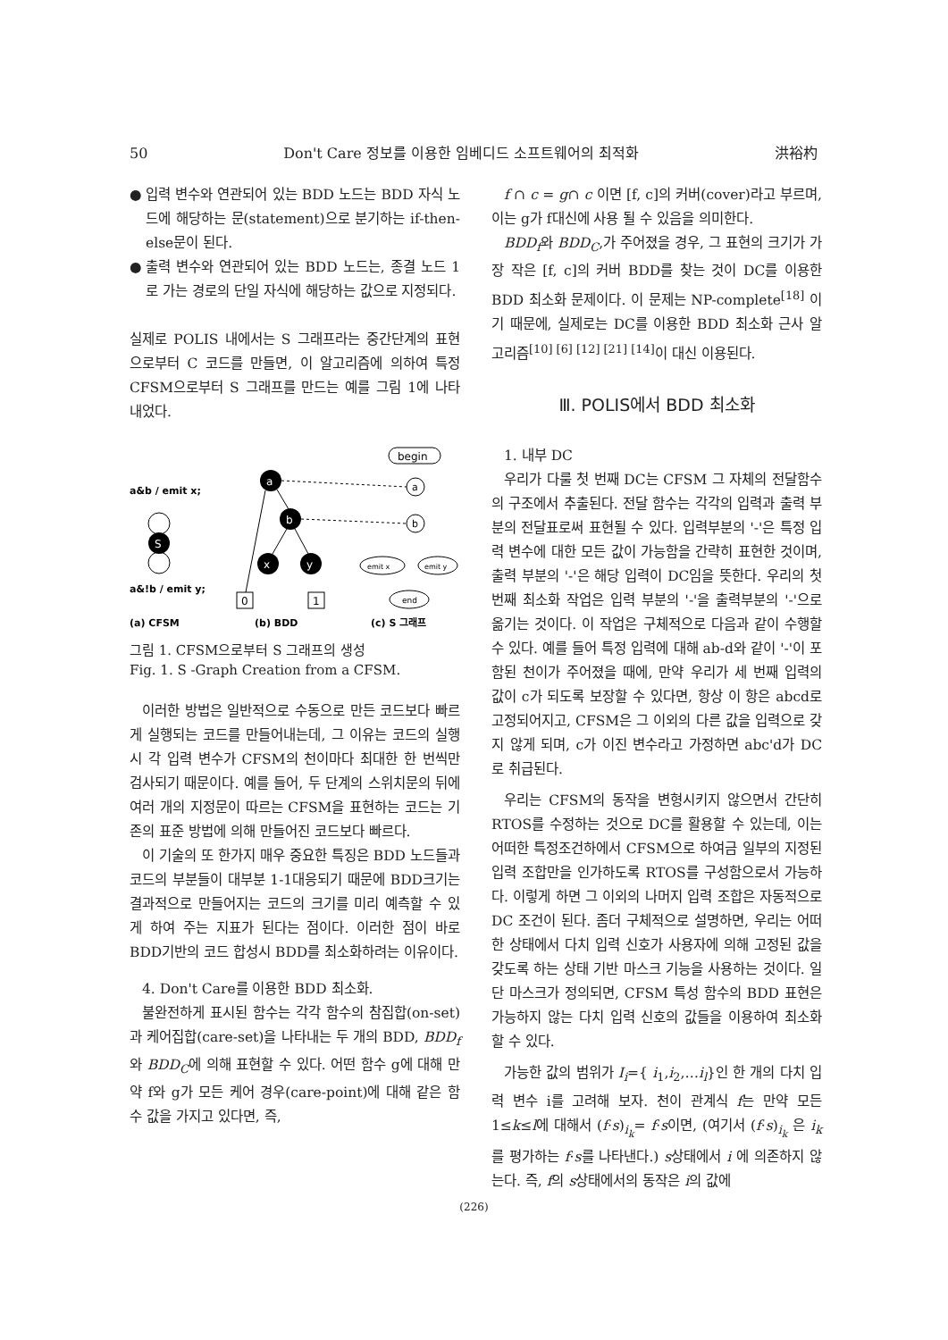50 Don't Care 정보를 이용한 임베디드 소프트웨어의 최적화 洪裕杓
● 입력 변수와 연관되어 있는 BDD 노드는 BDD 자식 노드에 해당하는 문(statement)으로 분기하는 if-then-else문이 된다.
● 출력 변수와 연관되어 있는 BDD 노드는, 종결 노드 1로 가는 경로의 단일 자식에 해당하는 값으로 지정되다.
실제로 POLIS 내에서는 S 그래프라는 중간단계의 표현으로부터 C 코드를 만들면, 이 알고리즘에 의하여 특정 CFSM으로부터 S 그래프를 만드는 예를 그림 1에 나타내었다.
a&b / emit x;
a&!b / emit y;
S
a
b
x
y
0
1
begin
a
b
emit x
emit y
end
(a) CFSM
(b) BDD
(c) S 그래프
그림 1. CFSM으로부터 S 그래프의 생성
Fig. 1. S -Graph Creation from a CFSM.
이러한 방법은 일반적으로 수동으로 만든 코드보다 빠르게 실행되는 코드를 만들어내는데, 그 이유는 코드의 실행시 각 입력 변수가 CFSM의 천이마다 최대한 한 번씩만 검사되기 때문이다. 예를 들어, 두 단계의 스위치문의 뒤에 여러 개의 지정문이 따르는 CFSM을 표현하는 코드는 기존의 표준 방법에 의해 만들어진 코드보다 빠르다.
이 기술의 또 한가지 매우 중요한 특징은 BDD 노드들과 코드의 부분들이 대부분 1-1대응되기 때문에 BDD크기는 결과적으로 만들어지는 코드의 크기를 미리 예측할 수 있게 하여 주는 지표가 된다는 점이다. 이러한 점이 바로 BDD기반의 코드 합성시 BDD를 최소화하려는 이유이다.
4. Don't Care를 이용한 BDD 최소화.
불완전하게 표시된 함수는 각각 함수의 참집합(on-set)과 케어집합(care-set)을 나타내는 두 개의 BDD, BDD<sub>f</sub> 와 BDD<sub>C</sub>에 의해 표현할 수 있다. 어떤 함수 g에 대해 만약 f와 g가 모든 케어 경우(care-point)에 대해 같은 함수 값을 가지고 있다면, 즉,
f ∩ c = g∩ c 이면 [f, c]의 커버(cover)라고 부르며, 이는 g가 f대신에 사용 될 수 있음을 의미한다.
BDD<sub>f</sub>와 BDD<sub>C</sub>,가 주어졌을 경우, 그 표현의 크기가 가장 작은 [f, c]의 커버 BDD를 찾는 것이 DC를 이용한 BDD 최소화 문제이다. 이 문제는 NP-complete<sup>[18]</sup> 이기 때문에, 실제로는 DC를 이용한 BDD 최소화 근사 알고리즘<sup>[10] [6] [12] [21] [14]</sup>이 대신 이용된다.
Ⅲ. POLIS에서 BDD 최소화
1. 내부 DC
우리가 다룰 첫 번째 DC는 CFSM 그 자체의 전달함수의 구조에서 추출된다. 전달 함수는 각각의 입력과 출력 부분의 전달표로써 표현될 수 있다. 입력부분의 '-'은 특정 입력 변수에 대한 모든 값이 가능함을 간략히 표현한 것이며, 출력 부분의 '-'은 해당 입력이 DC임을 뜻한다. 우리의 첫 번째 최소화 작업은 입력 부분의 '-'을 출력부분의 '-'으로 옮기는 것이다. 이 작업은 구체적으로 다음과 같이 수행할 수 있다. 예를 들어 특정 입력에 대해 ab-d와 같이 '-'이 포함된 천이가 주어졌을 때에, 만약 우리가 세 번째 입력의 값이 c가 되도록 보장할 수 있다면, 항상 이 항은 abcd로 고정되어지고, CFSM은 그 이외의 다른 값을 입력으로 갖지 않게 되며, c가 이진 변수라고 가정하면 abc'd가 DC로 취급된다.
우리는 CFSM의 동작을 변형시키지 않으면서 간단히 RTOS를 수정하는 것으로 DC를 활용할 수 있는데, 이는 어떠한 특정조건하에서 CFSM으로 하여금 일부의 지정된 입력 조합만을 인가하도록 RTOS를 구성함으로서 가능하다. 이렇게 하면 그 이외의 나머지 입력 조합은 자동적으로 DC 조건이 된다. 좀더 구체적으로 설명하면, 우리는 어떠한 상태에서 다치 입력 신호가 사용자에 의해 고정된 값을 갖도록 하는 상태 기반 마스크 기능을 사용하는 것이다. 일단 마스크가 정의되면, CFSM 특성 함수의 BDD 표현은 가능하지 않는 다치 입력 신호의 값들을 이용하여 최소화 할 수 있다.
가능한 값의 범위가 I<sub>i</sub>={ i<sub>1</sub>,i<sub>2</sub>,…i<sub>l</sub>}인 한 개의 다치 입력 변수 i를 고려해 보자. 천이 관계식 f는 만약 모든 1≤k≤l에 대해서 (f·s)<sub>i<sub>k</sub></sub>= f·s이면, (여기서 (f·s)<sub>i<sub>k</sub></sub> 은 i<sub>k</sub>를 평가하는 f·s를 나타낸다.) s상태에서 i 에 의존하지 않는다. 즉, f의 s상태에서의 동작은 i의 값에
(226)